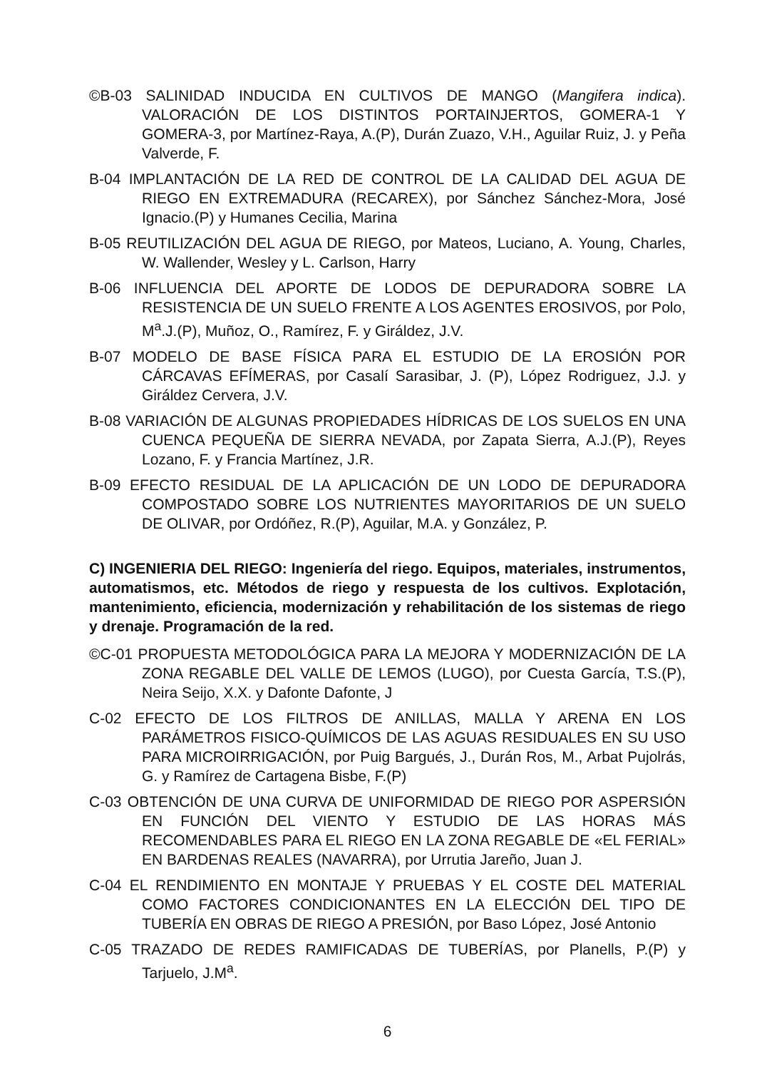©B-03 SALINIDAD INDUCIDA EN CULTIVOS DE MANGO (Mangifera indica). VALORACIÓN DE LOS DISTINTOS PORTAINJERTOS, GOMERA-1 Y GOMERA-3, por Martínez-Raya, A.(P), Durán Zuazo, V.H., Aguilar Ruiz, J. y Peña Valverde, F.
B-04 IMPLANTACIÓN DE LA RED DE CONTROL DE LA CALIDAD DEL AGUA DE RIEGO EN EXTREMADURA (RECAREX), por Sánchez Sánchez-Mora, José Ignacio.(P) y Humanes Cecilia, Marina
B-05 REUTILIZACIÓN DEL AGUA DE RIEGO, por Mateos, Luciano, A. Young, Charles, W. Wallender, Wesley y L. Carlson, Harry
B-06 INFLUENCIA DEL APORTE DE LODOS DE DEPURADORA SOBRE LA RESISTENCIA DE UN SUELO FRENTE A LOS AGENTES EROSIVOS, por Polo, M<sup>a</sup>.J.(P), Muñoz, O., Ramírez, F. y Giráldez, J.V.
B-07 MODELO DE BASE FÍSICA PARA EL ESTUDIO DE LA EROSIÓN POR CÁRCAVAS EFÍMERAS, por Casalí Sarasibar, J. (P), López Rodriguez, J.J. y Giráldez Cervera, J.V.
B-08 VARIACIÓN DE ALGUNAS PROPIEDADES HÍDRICAS DE LOS SUELOS EN UNA CUENCA PEQUEÑA DE SIERRA NEVADA, por Zapata Sierra, A.J.(P), Reyes Lozano, F. y Francia Martínez, J.R.
B-09 EFECTO RESIDUAL DE LA APLICACIÓN DE UN LODO DE DEPURADORA COMPOSTADO SOBRE LOS NUTRIENTES MAYORITARIOS DE UN SUELO DE OLIVAR, por Ordóñez, R.(P), Aguilar, M.A. y González, P.
C) INGENIERIA DEL RIEGO: Ingeniería del riego. Equipos, materiales, instrumentos, automatismos, etc. Métodos de riego y respuesta de los cultivos. Explotación, mantenimiento, eficiencia, modernización y rehabilitación de los sistemas de riego y drenaje. Programación de la red.
©C-01 PROPUESTA METODOLÓGICA PARA LA MEJORA Y MODERNIZACIÓN DE LA ZONA REGABLE DEL VALLE DE LEMOS (LUGO), por Cuesta García, T.S.(P), Neira Seijo, X.X. y Dafonte Dafonte, J
C-02 EFECTO DE LOS FILTROS DE ANILLAS, MALLA Y ARENA EN LOS PARÁMETROS FISICO-QUÍMICOS DE LAS AGUAS RESIDUALES EN SU USO PARA MICROIRRIGACIÓN, por Puig Bargués, J., Durán Ros, M., Arbat Pujolrás, G. y Ramírez de Cartagena Bisbe, F.(P)
C-03 OBTENCIÓN DE UNA CURVA DE UNIFORMIDAD DE RIEGO POR ASPERSIÓN EN FUNCIÓN DEL VIENTO Y ESTUDIO DE LAS HORAS MÁS RECOMENDABLES PARA EL RIEGO EN LA ZONA REGABLE DE «EL FERIAL» EN BARDENAS REALES (NAVARRA), por Urrutia Jareño, Juan J.
C-04 EL RENDIMIENTO EN MONTAJE Y PRUEBAS Y EL COSTE DEL MATERIAL COMO FACTORES CONDICIONANTES EN LA ELECCIÓN DEL TIPO DE TUBERÍA EN OBRAS DE RIEGO A PRESIÓN, por Baso López, José Antonio
C-05 TRAZADO DE REDES RAMIFICADAS DE TUBERÍAS, por Planells, P.(P) y Tarjuelo, J.M<sup>a</sup>.
6